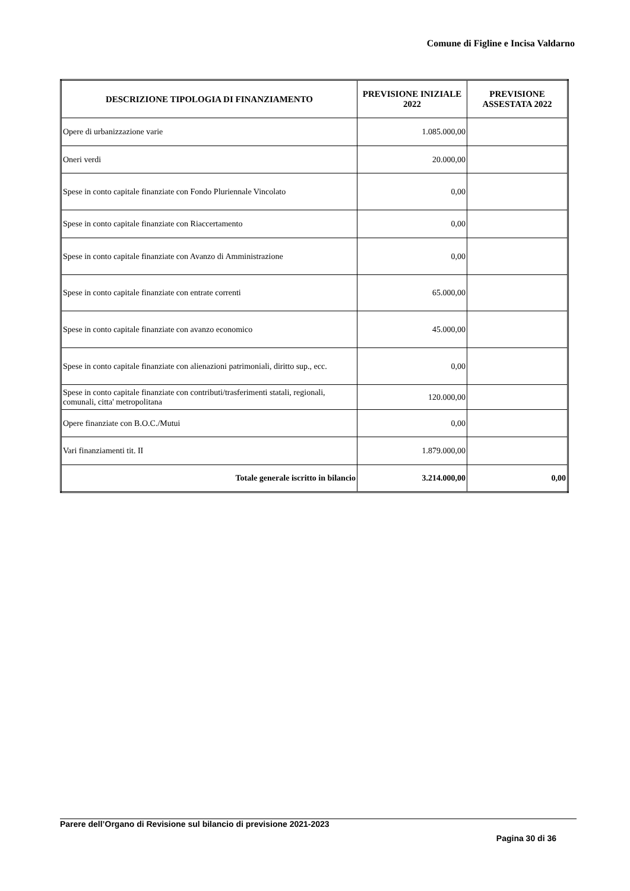Comune di Figline e Incisa Valdarno
| DESCRIZIONE TIPOLOGIA DI FINANZIAMENTO | PREVISIONE INIZIALE 2022 | PREVISIONE ASSESTATA 2022 |
| --- | --- | --- |
| Opere di urbanizzazione varie | 1.085.000,00 | |
| Oneri verdi | 20.000,00 | |
| Spese in conto capitale finanziate con Fondo Pluriennale Vincolato | 0,00 | |
| Spese in conto capitale finanziate con Riaccertamento | 0,00 | |
| Spese in conto capitale finanziate con Avanzo di Amministrazione | 0,00 | |
| Spese in conto capitale finanziate con entrate correnti | 65.000,00 | |
| Spese in conto capitale finanziate con avanzo economico | 45.000,00 | |
| Spese in conto capitale finanziate con alienazioni patrimoniali, diritto sup., ecc. | 0,00 | |
| Spese in conto capitale finanziate con contributi/trasferimenti statali, regionali, comunali, citta' metropolitana | 120.000,00 | |
| Opere finanziate con B.O.C./Mutui | 0,00 | |
| Vari finanziamenti tit. II | 1.879.000,00 | |
| Totale generale iscritto in bilancio | 3.214.000,00 | 0,00 |
Parere dell’Organo di Revisione sul bilancio di previsione 2021-2023
Pagina 30 di 36